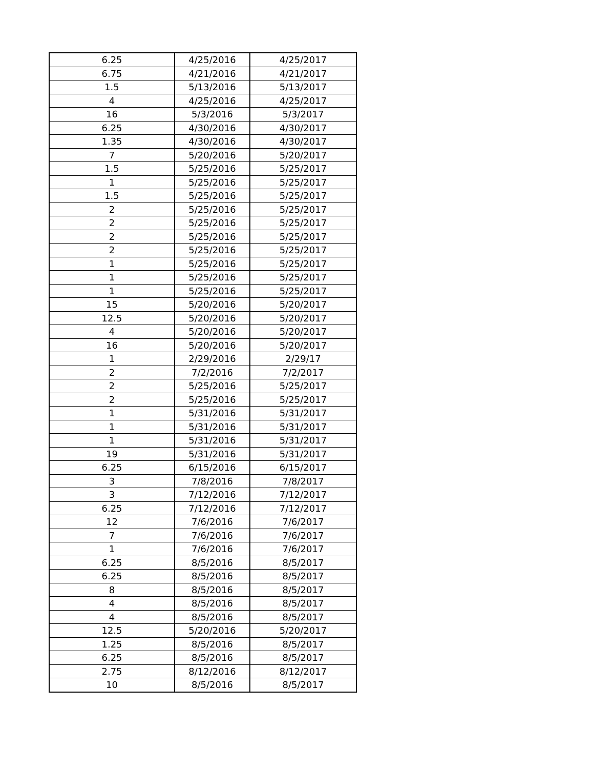| 6.25 | 4/25/2016 | 4/25/2017 |
| 6.75 | 4/21/2016 | 4/21/2017 |
| 1.5 | 5/13/2016 | 5/13/2017 |
| 4 | 4/25/2016 | 4/25/2017 |
| 16 | 5/3/2016 | 5/3/2017 |
| 6.25 | 4/30/2016 | 4/30/2017 |
| 1.35 | 4/30/2016 | 4/30/2017 |
| 7 | 5/20/2016 | 5/20/2017 |
| 1.5 | 5/25/2016 | 5/25/2017 |
| 1 | 5/25/2016 | 5/25/2017 |
| 1.5 | 5/25/2016 | 5/25/2017 |
| 2 | 5/25/2016 | 5/25/2017 |
| 2 | 5/25/2016 | 5/25/2017 |
| 2 | 5/25/2016 | 5/25/2017 |
| 2 | 5/25/2016 | 5/25/2017 |
| 1 | 5/25/2016 | 5/25/2017 |
| 1 | 5/25/2016 | 5/25/2017 |
| 1 | 5/25/2016 | 5/25/2017 |
| 15 | 5/20/2016 | 5/20/2017 |
| 12.5 | 5/20/2016 | 5/20/2017 |
| 4 | 5/20/2016 | 5/20/2017 |
| 16 | 5/20/2016 | 5/20/2017 |
| 1 | 2/29/2016 | 2/29/17 |
| 2 | 7/2/2016 | 7/2/2017 |
| 2 | 5/25/2016 | 5/25/2017 |
| 2 | 5/25/2016 | 5/25/2017 |
| 1 | 5/31/2016 | 5/31/2017 |
| 1 | 5/31/2016 | 5/31/2017 |
| 1 | 5/31/2016 | 5/31/2017 |
| 19 | 5/31/2016 | 5/31/2017 |
| 6.25 | 6/15/2016 | 6/15/2017 |
| 3 | 7/8/2016 | 7/8/2017 |
| 3 | 7/12/2016 | 7/12/2017 |
| 6.25 | 7/12/2016 | 7/12/2017 |
| 12 | 7/6/2016 | 7/6/2017 |
| 7 | 7/6/2016 | 7/6/2017 |
| 1 | 7/6/2016 | 7/6/2017 |
| 6.25 | 8/5/2016 | 8/5/2017 |
| 6.25 | 8/5/2016 | 8/5/2017 |
| 8 | 8/5/2016 | 8/5/2017 |
| 4 | 8/5/2016 | 8/5/2017 |
| 4 | 8/5/2016 | 8/5/2017 |
| 12.5 | 5/20/2016 | 5/20/2017 |
| 1.25 | 8/5/2016 | 8/5/2017 |
| 6.25 | 8/5/2016 | 8/5/2017 |
| 2.75 | 8/12/2016 | 8/12/2017 |
| 10 | 8/5/2016 | 8/5/2017 |